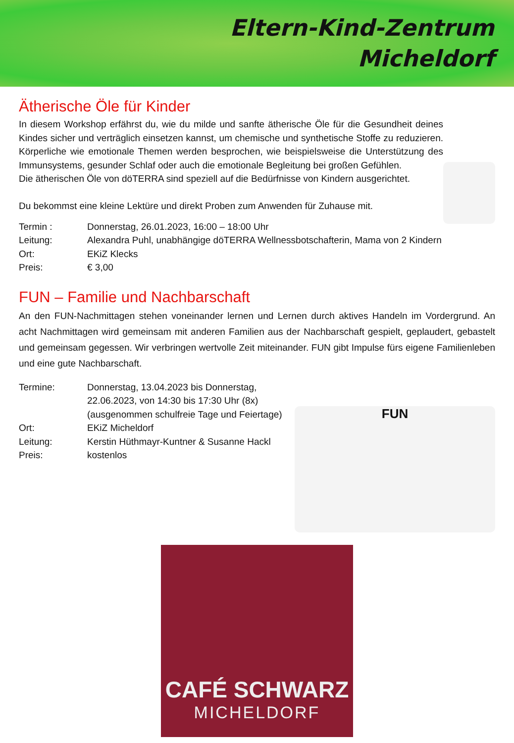Eltern-Kind-Zentrum
Micheldorf
Ätherische Öle für Kinder
In diesem Workshop erfährst du, wie du milde und sanfte ätherische Öle für die Gesundheit deines Kindes sicher und verträglich einsetzen kannst, um chemische und synthetische Stoffe zu reduzieren. Körperliche wie emotionale Themen werden besprochen, wie beispielsweise die Unterstützung des Immunsystems, gesunder Schlaf oder auch die emotionale Begleitung bei großen Gefühlen.
Die ätherischen Öle von döTERRA sind speziell auf die Bedürfnisse von Kindern ausgerichtet.
Du bekommst eine kleine Lektüre und direkt Proben zum Anwenden für Zuhause mit.
| Termin : | Donnerstag, 26.01.2023, 16:00 – 18:00 Uhr |
| Leitung: | Alexandra Puhl, unabhängige döTERRA Wellnessbotschafterin, Mama von 2 Kindern |
| Ort: | EKiZ Klecks |
| Preis: | € 3,00 |
FUN – Familie und Nachbarschaft
An den FUN-Nachmittagen stehen voneinander lernen und Lernen durch aktives Handeln im Vordergrund. An acht Nachmittagen wird gemeinsam mit anderen Familien aus der Nachbarschaft gespielt, geplaudert, gebastelt und gemeinsam gegessen. Wir verbringen wertvolle Zeit miteinander. FUN gibt Impulse fürs eigene Familienleben und eine gute Nachbarschaft.
FUN
| Termine: | Donnerstag, 13.04.2023 bis Donnerstag, 22.06.2023, von 14:30 bis 17:30 Uhr (8x) (ausgenommen schulfreie Tage und Feiertage) |
| Ort: | EKiZ Micheldorf |
| Leitung: | Kerstin Hüthmayr-Kuntner & Susanne Hackl |
| Preis: | kostenlos |
CAFÉ SCHWARZ
MICHELDORF